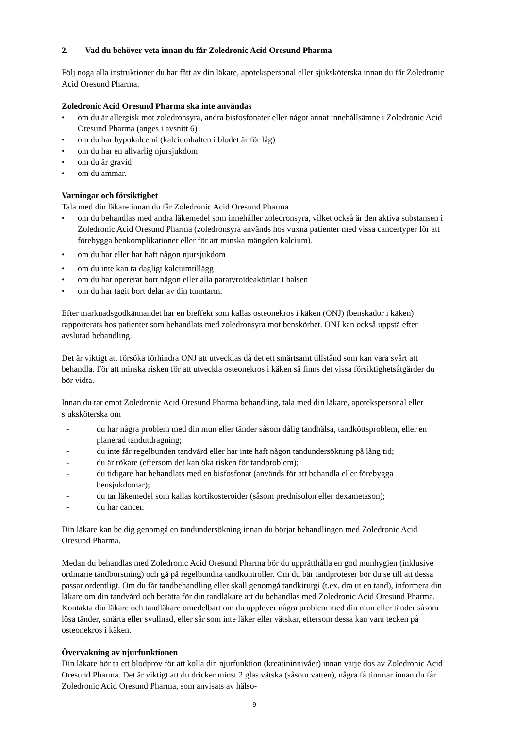2. Vad du behöver veta innan du får Zoledronic Acid Oresund Pharma
Följ noga alla instruktioner du har fått av din läkare, apotekspersonal eller sjuksköterska innan du får Zoledronic Acid Oresund Pharma.
Zoledronic Acid Oresund Pharma ska inte användas
• om du är allergisk mot zoledronsyra, andra bisfosfonater eller något annat innehållsämne i Zoledronic Acid Oresund Pharma (anges i avsnitt 6)
• om du har hypokalcemi (kalciumhalten i blodet är för låg)
• om du har en allvarlig njursjukdom
• om du är gravid
• om du ammar.
Varningar och försiktighet
Tala med din läkare innan du får Zoledronic Acid Oresund Pharma
• om du behandlas med andra läkemedel som innehåller zoledronsyra, vilket också är den aktiva substansen i Zoledronic Acid Oresund Pharma (zoledronsyra används hos vuxna patienter med vissa cancertyper för att förebygga benkomplikationer eller för att minska mängden kalcium).
• om du har eller har haft någon njursjukdom
• om du inte kan ta dagligt kalciumtillägg
• om du har opererat bort någon eller alla paratyroideakörtlar i halsen
• om du har tagit bort delar av din tunntarm.
Efter marknadsgodkännandet har en bieffekt som kallas osteonekros i käken (ONJ) (benskador i käken) rapporterats hos patienter som behandlats med zoledronsyra mot benskörhet. ONJ kan också uppstå efter avslutad behandling.
Det är viktigt att försöka förhindra ONJ att utvecklas då det ett smärtsamt tillstånd som kan vara svårt att behandla. För att minska risken för att utveckla osteonekros i käken så finns det vissa försiktighetsåtgärder du bör vidta.
Innan du tar emot Zoledronic Acid Oresund Pharma behandling, tala med din läkare, apotekspersonal eller sjuksköterska om
- du har några problem med din mun eller tänder såsom dålig tandhälsa, tandköttsproblem, eller en planerad tandutdragning;
- du inte får regelbunden tandvård eller har inte haft någon tandundersökning på lång tid;
- du är rökare (eftersom det kan öka risken för tandproblem);
- du tidigare har behandlats med en bisfosfonat (används för att behandla eller förebygga bensjukdomar);
- du tar läkemedel som kallas kortikosteroider (såsom prednisolon eller dexametason);
- du har cancer.
Din läkare kan be dig genomgå en tandundersökning innan du börjar behandlingen med Zoledronic Acid Oresund Pharma.
Medan du behandlas med Zoledronic Acid Oresund Pharma bör du upprätthålla en god munhygien (inklusive ordinarie tandborstning) och gå på regelbundna tandkontroller. Om du bär tandproteser bör du se till att dessa passar ordentligt. Om du får tandbehandling eller skall genomgå tandkirurgi (t.ex. dra ut en tand), informera din läkare om din tandvård och berätta för din tandläkare att du behandlas med Zoledronic Acid Oresund Pharma. Kontakta din läkare och tandläkare omedelbart om du upplever några problem med din mun eller tänder såsom lösa tänder, smärta eller svullnad, eller sår som inte läker eller vätskar, eftersom dessa kan vara tecken på osteonekros i käken.
Övervakning av njurfunktionen
Din läkare bör ta ett blodprov för att kolla din njurfunktion (kreatininnivåer) innan varje dos av Zoledronic Acid Oresund Pharma. Det är viktigt att du dricker minst 2 glas vätska (såsom vatten), några få timmar innan du får Zoledronic Acid Oresund Pharma, som anvisats av hälso-
9